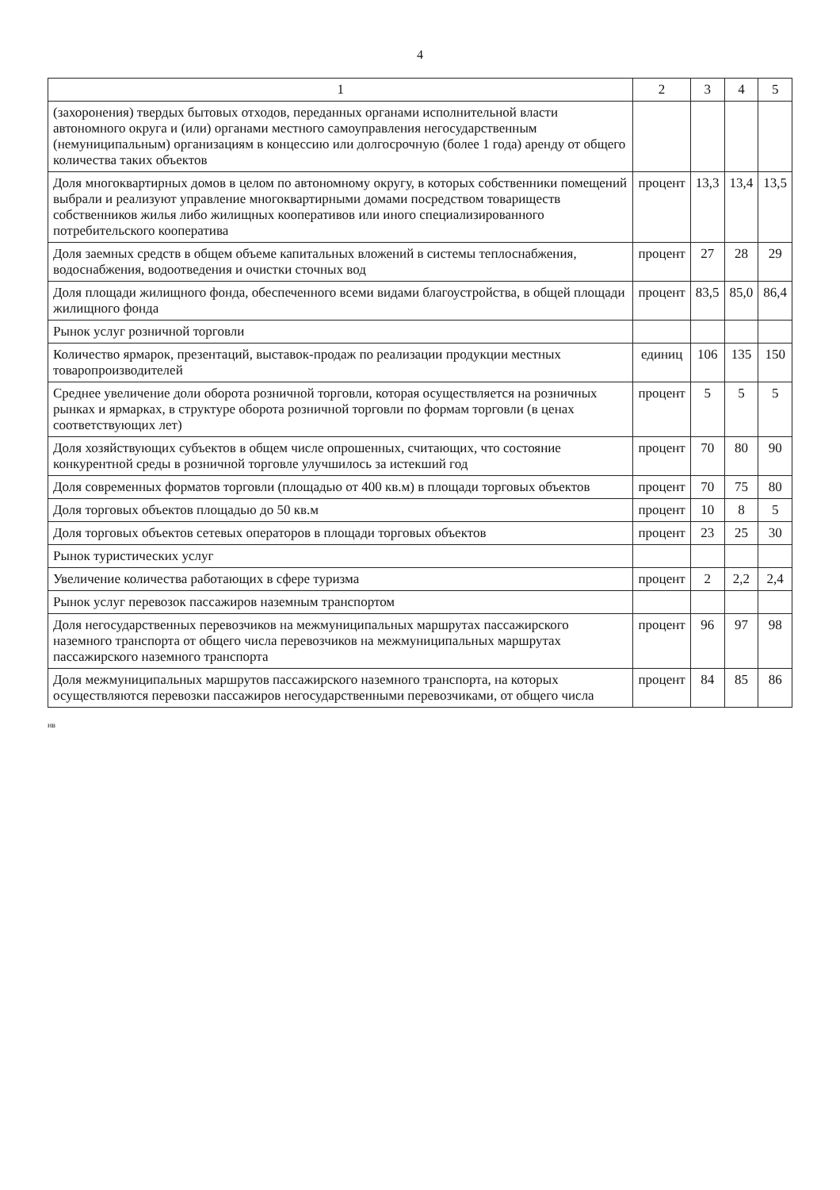4
| 1 | 2 | 3 | 4 | 5 |
| --- | --- | --- | --- | --- |
| (захоронения) твердых бытовых отходов, переданных органами исполнительной власти автономного округа и (или) органами местного самоуправления негосударственным (немуниципальным) организациям в концессию или долгосрочную (более 1 года) аренду от общего количества таких объектов | | | | |
| Доля многоквартирных домов в целом по автономному округу, в которых собственники помещений выбрали и реализуют управление многоквартирными домами посредством товариществ собственников жилья либо жилищных кооперативов или иного специализированного потребительского кооператива | процент | 13,3 | 13,4 | 13,5 |
| Доля заемных средств в общем объеме капитальных вложений в системы теплоснабжения, водоснабжения, водоотведения и очистки сточных вод | процент | 27 | 28 | 29 |
| Доля площади жилищного фонда, обеспеченного всеми видами благоустройства, в общей площади жилищного фонда | процент | 83,5 | 85,0 | 86,4 |
| Рынок услуг розничной торговли | | | | |
| Количество ярмарок, презентаций, выставок-продаж по реализации продукции местных товаропроизводителей | единиц | 106 | 135 | 150 |
| Среднее увеличение доли оборота розничной торговли, которая осуществляется на розничных рынках и ярмарках, в структуре оборота розничной торговли по формам торговли (в ценах соответствующих лет) | процент | 5 | 5 | 5 |
| Доля хозяйствующих субъектов в общем числе опрошенных, считающих, что состояние конкурентной среды в розничной торговле улучшилось за истекший год | процент | 70 | 80 | 90 |
| Доля современных форматов торговли (площадью от 400 кв.м) в площади торговых объектов | процент | 70 | 75 | 80 |
| Доля торговых объектов площадью до 50 кв.м | процент | 10 | 8 | 5 |
| Доля торговых объектов сетевых операторов в площади торговых объектов | процент | 23 | 25 | 30 |
| Рынок туристических услуг | | | | |
| Увеличение количества работающих в сфере туризма | процент | 2 | 2,2 | 2,4 |
| Рынок услуг перевозок пассажиров наземным транспортом | | | | |
| Доля негосударственных перевозчиков на межмуниципальных маршрутах пассажирского наземного транспорта от общего числа перевозчиков на межмуниципальных маршрутах пассажирского наземного транспорта | процент | 96 | 97 | 98 |
| Доля межмуниципальных маршрутов пассажирского наземного транспорта, на которых осуществляются перевозки пассажиров негосударственными перевозчиками, от общего числа | процент | 84 | 85 | 86 |
нв